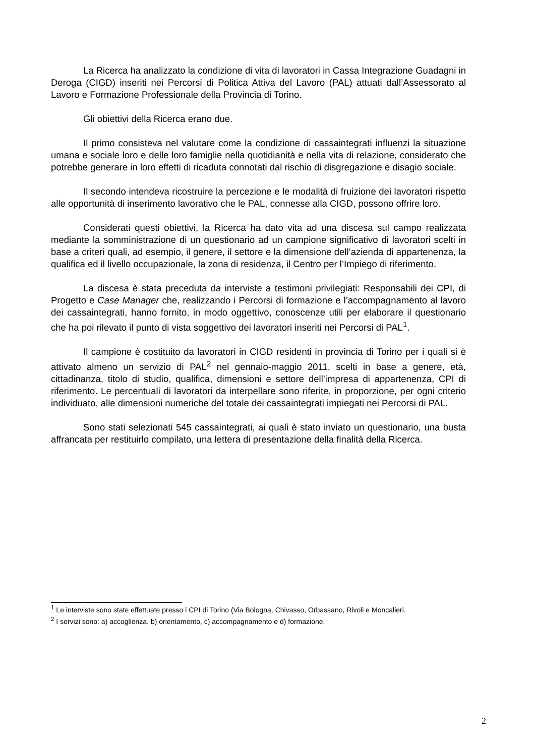La Ricerca ha analizzato la condizione di vita di lavoratori in Cassa Integrazione Guadagni in Deroga (CIGD) inseriti nei Percorsi di Politica Attiva del Lavoro (PAL) attuati dall’Assessorato al Lavoro e Formazione Professionale della Provincia di Torino.
Gli obiettivi della Ricerca erano due.
Il primo consisteva nel valutare come la condizione di cassaintegrati influenzi la situazione umana e sociale loro e delle loro famiglie nella quotidianità e nella vita di relazione, considerato che potrebbe generare in loro effetti di ricaduta connotati dal rischio di disgregazione e disagio sociale.
Il secondo intendeva ricostruire la percezione e le modalità di fruizione dei lavoratori rispetto alle opportunità di inserimento lavorativo che le PAL, connesse alla CIGD, possono offrire loro.
Considerati questi obiettivi, la Ricerca ha dato vita ad una discesa sul campo realizzata mediante la somministrazione di un questionario ad un campione significativo di lavoratori scelti in base a criteri quali, ad esempio, il genere, il settore e la dimensione dell’azienda di appartenenza, la qualifica ed il livello occupazionale, la zona di residenza, il Centro per l’Impiego di riferimento.
La discesa è stata preceduta da interviste a testimoni privilegiati: Responsabili dei CPI, di Progetto e Case Manager che, realizzando i Percorsi di formazione e l’accompagnamento al lavoro dei cassaintegrati, hanno fornito, in modo oggettivo, conoscenze utili per elaborare il questionario che ha poi rilevato il punto di vista soggettivo dei lavoratori inseriti nei Percorsi di PAL<sup>1</sup>.
Il campione è costituito da lavoratori in CIGD residenti in provincia di Torino per i quali si è attivato almeno un servizio di PAL<sup>2</sup> nel gennaio-maggio 2011, scelti in base a genere, età, cittadinanza, titolo di studio, qualifica, dimensioni e settore dell’impresa di appartenenza, CPI di riferimento. Le percentuali di lavoratori da interpellare sono riferite, in proporzione, per ogni criterio individuato, alle dimensioni numeriche del totale dei cassaintegrati impiegati nei Percorsi di PAL.
Sono stati selezionati 545 cassaintegrati, ai quali è stato inviato un questionario, una busta affrancata per restituirlo compilato, una lettera di presentazione della finalità della Ricerca.
<sup>1</sup> Le interviste sono state effettuate presso i CPI di Torino (Via Bologna, Chivasso, Orbassano, Rivoli e Moncalieri.
<sup>2</sup> I servizi sono: a) accoglienza, b) orientamento, c) accompagnamento e d) formazione.
2